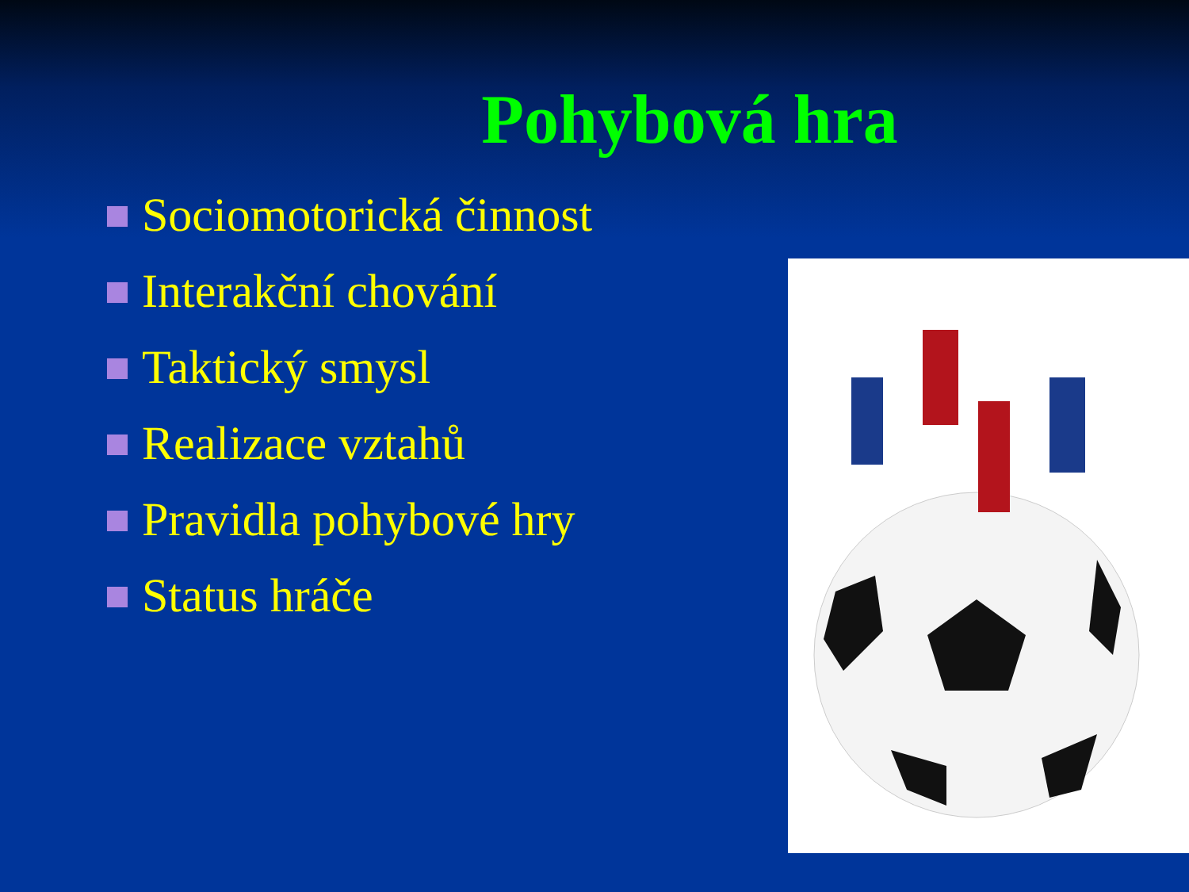Pohybová hra
Sociomotorická činnost
Interakční chování
Taktický smysl
Realizace vztahů
Pravidla pohybové hry
Status hráče